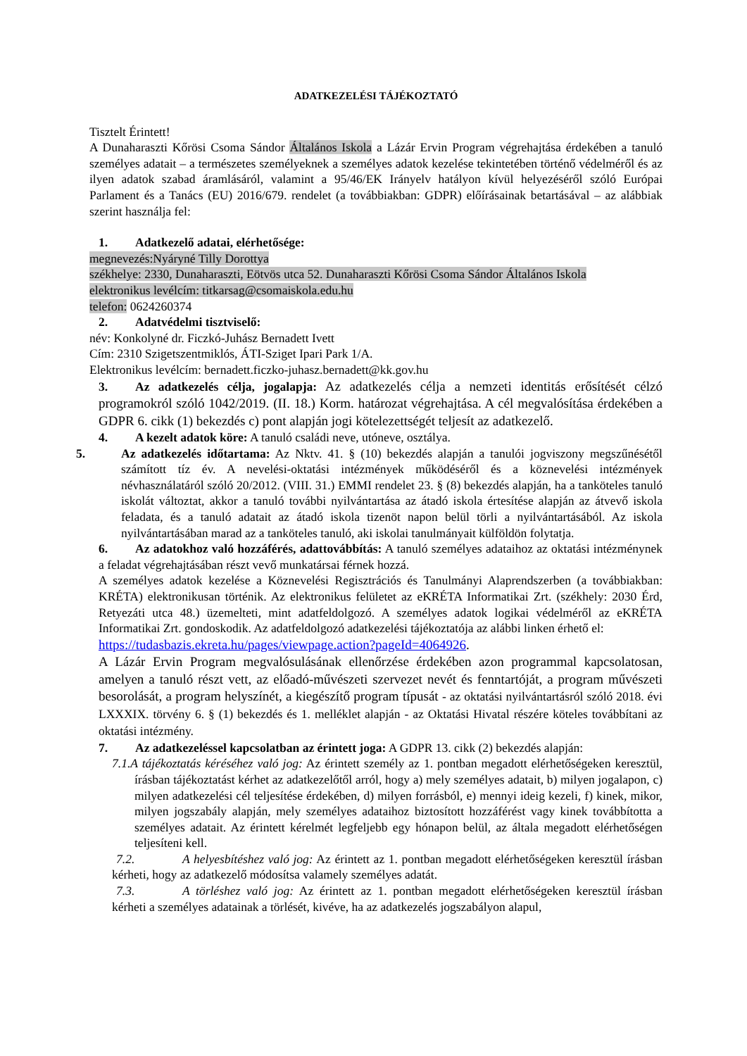ADATKEZELÉSI TÁJÉKOZTATÓ
Tisztelt Érintett!
A Dunaharaszti Kőrösi Csoma Sándor Általános Iskola a Lázár Ervin Program végrehajtása érdekében a tanuló személyes adatait – a természetes személyeknek a személyes adatok kezelése tekintetében történő védelméről és az ilyen adatok szabad áramlásáról, valamint a 95/46/EK Irányelv hatályon kívül helyezéséről szóló Európai Parlament és a Tanács (EU) 2016/679. rendelet (a továbbiakban: GDPR) előírásainak betartásával – az alábbiak szerint használja fel:
1. Adatkezelő adatai, elérhetősége:
megnevezés:Nyáryné Tilly Dorottya
székhelye: 2330, Dunaharaszti, Eötvös utca 52. Dunaharaszti Kőrösi Csoma Sándor Általános Iskola
elektronikus levélcím: titkarsag@csomaiskola.edu.hu
telefon: 0624260374
2. Adatvédelmi tisztviselő:
név: Konkolyné dr. Ficzkó-Juhász Bernadett Ivett
Cím: 2310 Szigetszentmiklós, ÁTI-Sziget Ipari Park 1/A.
Elektronikus levélcím: bernadett.ficzko-juhasz.bernadett@kk.gov.hu
3. Az adatkezelés célja, jogalapja: Az adatkezelés célja a nemzeti identitás erősítését célzó programokról szóló 1042/2019. (II. 18.) Korm. határozat végrehajtása. A cél megvalósítása érdekében a GDPR 6. cikk (1) bekezdés c) pont alapján jogi kötelezettségét teljesít az adatkezelő.
4. A kezelt adatok köre: A tanuló családi neve, utóneve, osztálya.
5. Az adatkezelés időtartama: Az Nktv. 41. § (10) bekezdés alapján a tanulói jogviszony megszűnésétől számított tíz év. A nevelési-oktatási intézmények működéséről és a köznevelési intézmények névhasználatáról szóló 20/2012. (VIII. 31.) EMMI rendelet 23. § (8) bekezdés alapján, ha a tanköteles tanuló iskolát változtat, akkor a tanuló további nyilvántartása az átadó iskola értesítése alapján az átvevő iskola feladata, és a tanuló adatait az átadó iskola tizenöt napon belül törli a nyilvántartásából. Az iskola nyilvántartásában marad az a tanköteles tanuló, aki iskolai tanulmányait külföldön folytatja.
6. Az adatokhoz való hozzáférés, adattovábbítás: A tanuló személyes adataihoz az oktatási intézménynek a feladat végrehajtásában részt vevő munkatársai férnek hozzá.
A személyes adatok kezelése a Köznevelési Regisztrációs és Tanulmányi Alaprendszerben (a továbbiakban: KRÉTA) elektronikusan történik. Az elektronikus felületet az eKRÉTA Informatikai Zrt. (székhely: 2030 Érd, Retyezáti utca 48.) üzemelteti, mint adatfeldolgozó. A személyes adatok logikai védelméről az eKRÉTA Informatikai Zrt. gondoskodik. Az adatfeldolgozó adatkezelési tájékoztatója az alábbi linken érhető el:
https://tudasbazis.ekreta.hu/pages/viewpage.action?pageId=4064926.
A Lázár Ervin Program megvalósulásának ellenőrzése érdekében azon programmal kapcsolatosan, amelyen a tanuló részt vett, az előadó-művészeti szervezet nevét és fenntartóját, a program művészeti besorolását, a program helyszínét, a kiegészítő program típusát - az oktatási nyilvántartásról szóló 2018. évi LXXXIX. törvény 6. § (1) bekezdés és 1. melléklet alapján - az Oktatási Hivatal részére köteles továbbítani az oktatási intézmény.
7. Az adatkezeléssel kapcsolatban az érintett joga: A GDPR 13. cikk (2) bekezdés alapján:
7.1.A tájékoztatás kéréséhez való jog: Az érintett személy az 1. pontban megadott elérhetőségeken keresztül, írásban tájékoztatást kérhet az adatkezelőtől arról, hogy a) mely személyes adatait, b) milyen jogalapon, c) milyen adatkezelési cél teljesítése érdekében, d) milyen forrásból, e) mennyi ideig kezeli, f) kinek, mikor, milyen jogszabály alapján, mely személyes adataihoz biztosított hozzáférést vagy kinek továbbította a személyes adatait. Az érintett kérelmét legfeljebb egy hónapon belül, az általa megadott elérhetőségen teljesíteni kell.
7.2. A helyesbítéshez való jog: Az érintett az 1. pontban megadott elérhetőségeken keresztül írásban kérheti, hogy az adatkezelő módosítsa valamely személyes adatát.
7.3. A törléshez való jog: Az érintett az 1. pontban megadott elérhetőségeken keresztül írásban kérheti a személyes adatainak a törlését, kivéve, ha az adatkezelés jogszabályon alapul,